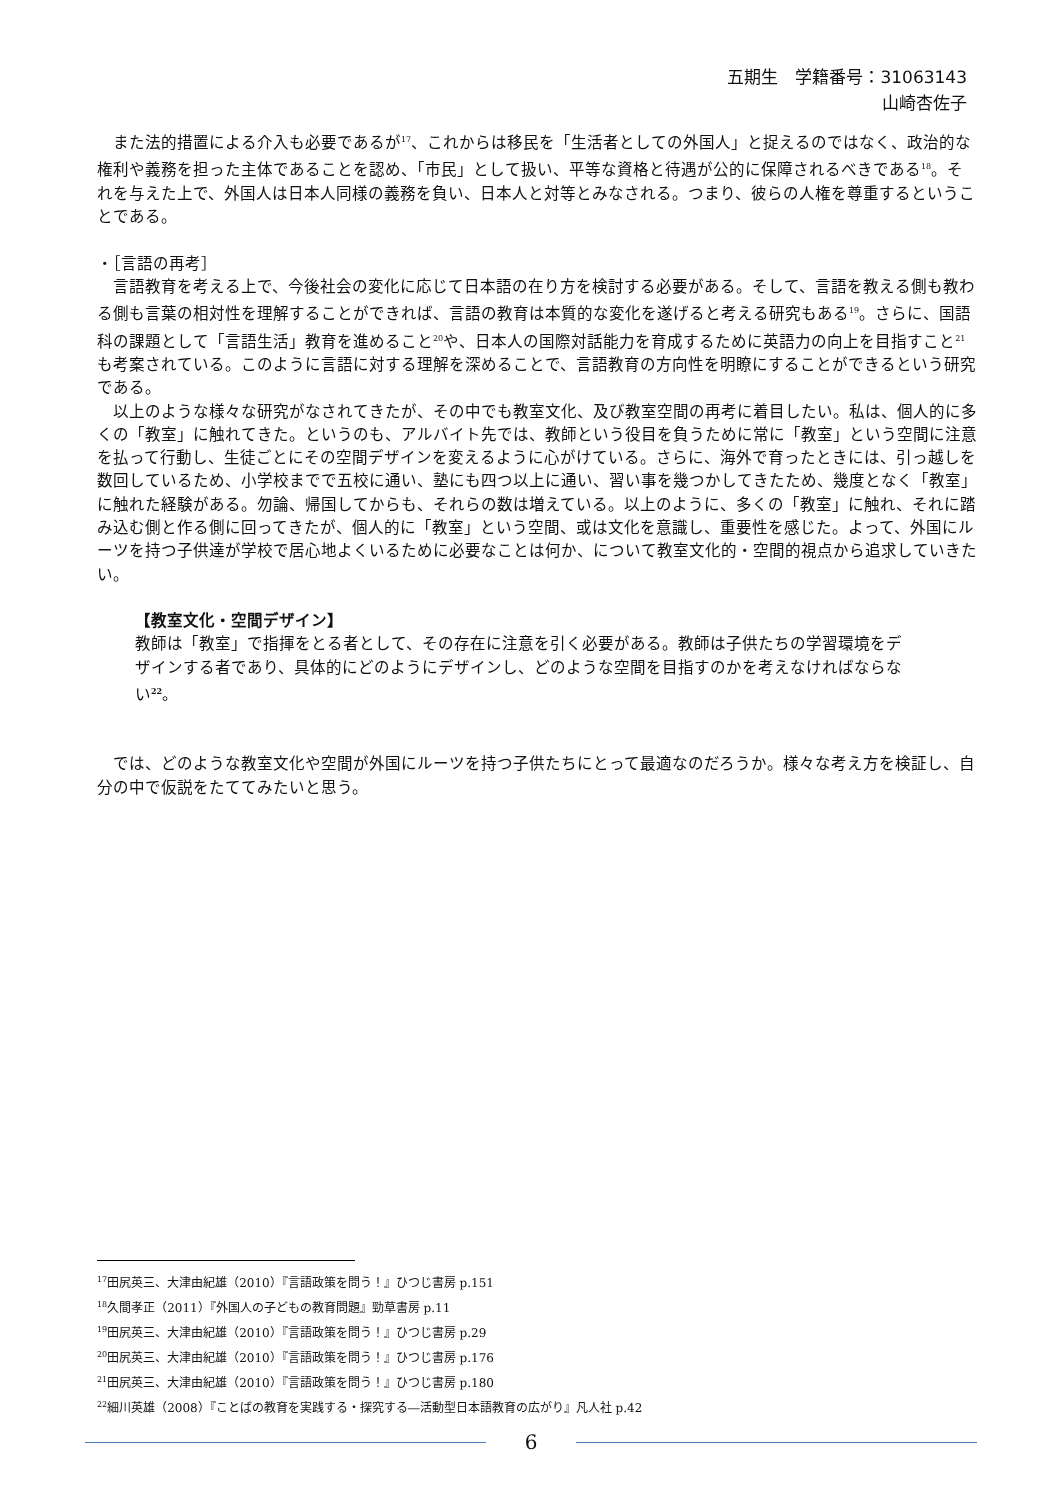五期生　学籍番号：31063143
山崎杏佐子
　また法的措置による介入も必要であるが<sup>17</sup>、これからは移民を「生活者としての外国人」と捉えるのではなく、政治的な権利や義務を担った主体であることを認め、「市民」として扱い、平等な資格と待遇が公的に保障されるべきである<sup>18</sup>。それを与えた上で、外国人は日本人同様の義務を負い、日本人と対等とみなされる。つまり、彼らの人権を尊重するということである。
・［言語の再考］
　言語教育を考える上で、今後社会の変化に応じて日本語の在り方を検討する必要がある。そして、言語を教える側も教わる側も言葉の相対性を理解することができれば、言語の教育は本質的な変化を遂げると考える研究もある<sup>19</sup>。さらに、国語科の課題として「言語生活」教育を進めること<sup>20</sup>や、日本人の国際対話能力を育成するために英語力の向上を目指すこと<sup>21</sup>も考案されている。このように言語に対する理解を深めることで、言語教育の方向性を明瞭にすることができるという研究である。
　以上のような様々な研究がなされてきたが、その中でも教室文化、及び教室空間の再考に着目したい。私は、個人的に多くの「教室」に触れてきた。というのも、アルバイト先では、教師という役目を負うために常に「教室」という空間に注意を払って行動し、生徒ごとにその空間デザインを変えるように心がけている。さらに、海外で育ったときには、引っ越しを数回しているため、小学校までで五校に通い、塾にも四つ以上に通い、習い事を幾つかしてきたため、幾度となく「教室」に触れた経験がある。勿論、帰国してからも、それらの数は増えている。以上のように、多くの「教室」に触れ、それに踏み込む側と作る側に回ってきたが、個人的に「教室」という空間、或は文化を意識し、重要性を感じた。よって、外国にルーツを持つ子供達が学校で居心地よくいるために必要なことは何か、について教室文化的・空間的視点から追求していきたい。
【教室文化・空間デザイン】
教師は「教室」で指揮をとる者として、その存在に注意を引く必要がある。教師は子供たちの学習環境をデザインする者であり、具体的にどのようにデザインし、どのような空間を目指すのかを考えなければならない<sup>22</sup>。
　では、どのような教室文化や空間が外国にルーツを持つ子供たちにとって最適なのだろうか。様々な考え方を検証し、自分の中で仮説をたててみたいと思う。
<sup>17</sup> 田尻英三、大津由紀雄（2010）『言語政策を問う！』ひつじ書房 p.151
<sup>18</sup> 久間孝正（2011）『外国人の子どもの教育問題』勁草書房 p.11
<sup>19</sup> 田尻英三、大津由紀雄（2010）『言語政策を問う！』ひつじ書房 p.29
<sup>20</sup> 田尻英三、大津由紀雄（2010）『言語政策を問う！』ひつじ書房 p.176
<sup>21</sup> 田尻英三、大津由紀雄（2010）『言語政策を問う！』ひつじ書房 p.180
<sup>22</sup> 細川英雄（2008）『ことばの教育を実践する・探究する―活動型日本語教育の広がり』凡人社 p.42
6